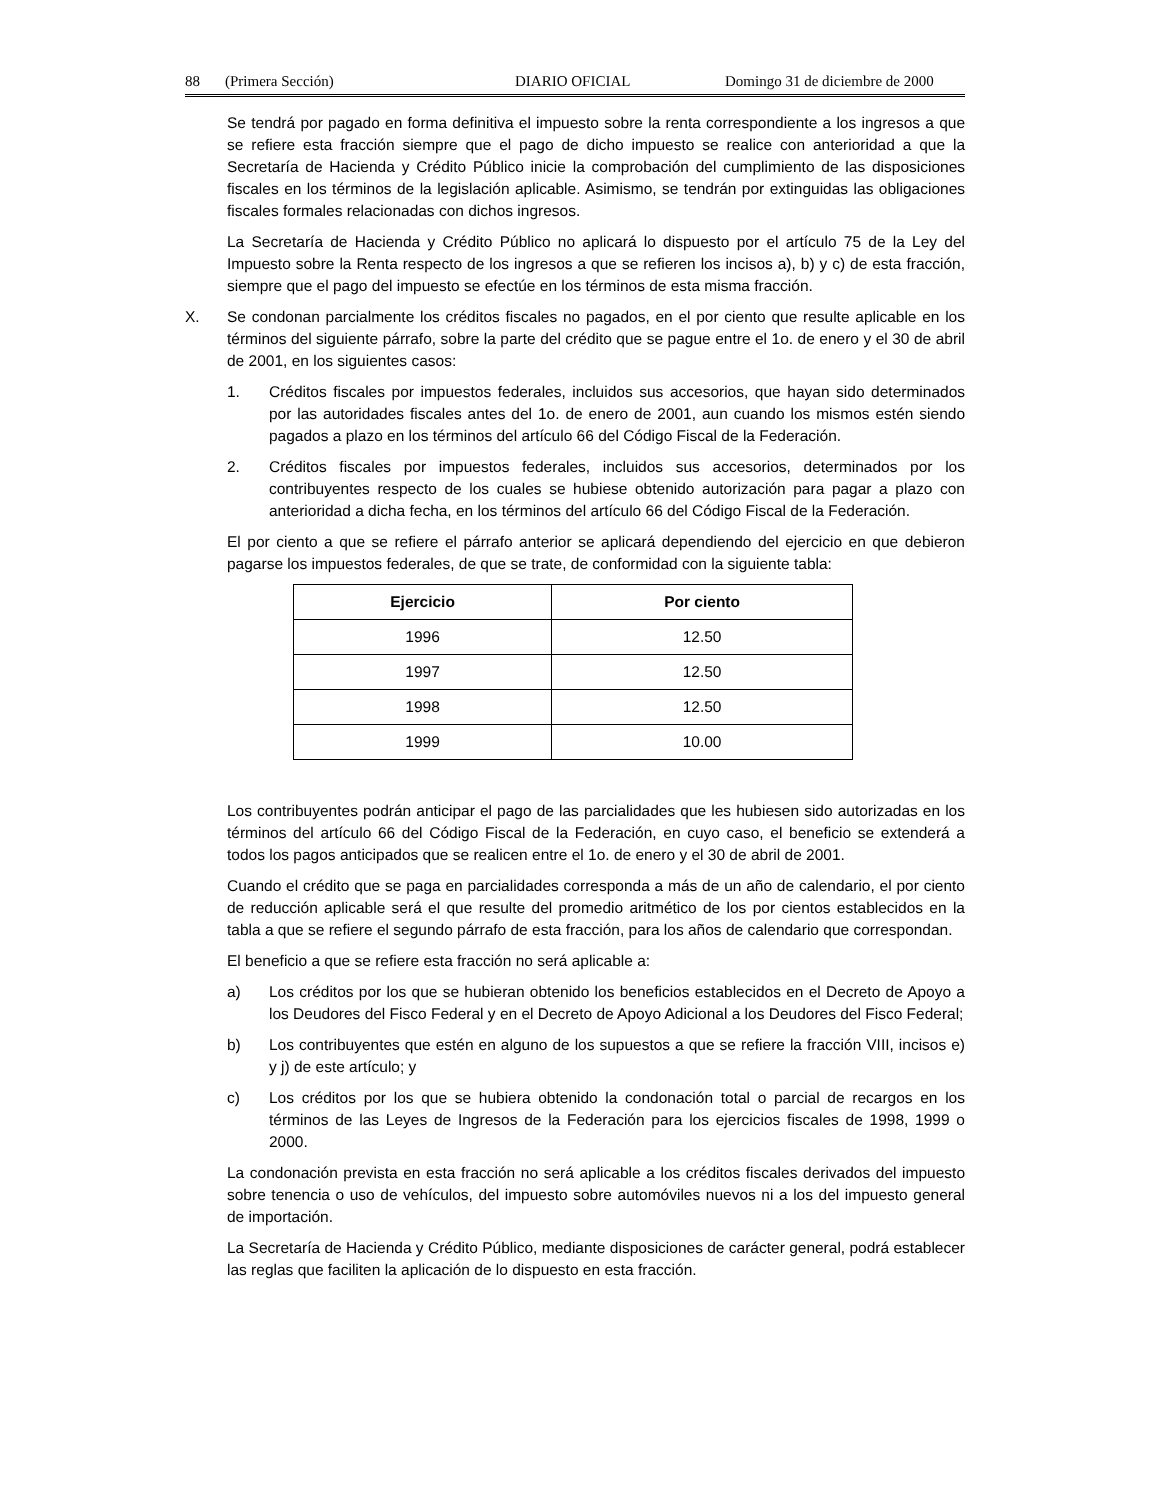88 (Primera Sección) DIARIO OFICIAL Domingo 31 de diciembre de 2000
Se tendrá por pagado en forma definitiva el impuesto sobre la renta correspondiente a los ingresos a que se refiere esta fracción siempre que el pago de dicho impuesto se realice con anterioridad a que la Secretaría de Hacienda y Crédito Público inicie la comprobación del cumplimiento de las disposiciones fiscales en los términos de la legislación aplicable. Asimismo, se tendrán por extinguidas las obligaciones fiscales formales relacionadas con dichos ingresos.
La Secretaría de Hacienda y Crédito Público no aplicará lo dispuesto por el artículo 75 de la Ley del Impuesto sobre la Renta respecto de los ingresos a que se refieren los incisos a), b) y c) de esta fracción, siempre que el pago del impuesto se efectúe en los términos de esta misma fracción.
X. Se condonan parcialmente los créditos fiscales no pagados, en el por ciento que resulte aplicable en los términos del siguiente párrafo, sobre la parte del crédito que se pague entre el 1o. de enero y el 30 de abril de 2001, en los siguientes casos:
1. Créditos fiscales por impuestos federales, incluidos sus accesorios, que hayan sido determinados por las autoridades fiscales antes del 1o. de enero de 2001, aun cuando los mismos estén siendo pagados a plazo en los términos del artículo 66 del Código Fiscal de la Federación.
2. Créditos fiscales por impuestos federales, incluidos sus accesorios, determinados por los contribuyentes respecto de los cuales se hubiese obtenido autorización para pagar a plazo con anterioridad a dicha fecha, en los términos del artículo 66 del Código Fiscal de la Federación.
El por ciento a que se refiere el párrafo anterior se aplicará dependiendo del ejercicio en que debieron pagarse los impuestos federales, de que se trate, de conformidad con la siguiente tabla:
| Ejercicio | Por ciento |
| --- | --- |
| 1996 | 12.50 |
| 1997 | 12.50 |
| 1998 | 12.50 |
| 1999 | 10.00 |
Los contribuyentes podrán anticipar el pago de las parcialidades que les hubiesen sido autorizadas en los términos del artículo 66 del Código Fiscal de la Federación, en cuyo caso, el beneficio se extenderá a todos los pagos anticipados que se realicen entre el 1o. de enero y el 30 de abril de 2001.
Cuando el crédito que se paga en parcialidades corresponda a más de un año de calendario, el por ciento de reducción aplicable será el que resulte del promedio aritmético de los por cientos establecidos en la tabla a que se refiere el segundo párrafo de esta fracción, para los años de calendario que correspondan.
El beneficio a que se refiere esta fracción no será aplicable a:
a) Los créditos por los que se hubieran obtenido los beneficios establecidos en el Decreto de Apoyo a los Deudores del Fisco Federal y en el Decreto de Apoyo Adicional a los Deudores del Fisco Federal;
b) Los contribuyentes que estén en alguno de los supuestos a que se refiere la fracción VIII, incisos e) y j) de este artículo; y
c) Los créditos por los que se hubiera obtenido la condonación total o parcial de recargos en los términos de las Leyes de Ingresos de la Federación para los ejercicios fiscales de 1998, 1999 o 2000.
La condonación prevista en esta fracción no será aplicable a los créditos fiscales derivados del impuesto sobre tenencia o uso de vehículos, del impuesto sobre automóviles nuevos ni a los del impuesto general de importación.
La Secretaría de Hacienda y Crédito Público, mediante disposiciones de carácter general, podrá establecer las reglas que faciliten la aplicación de lo dispuesto en esta fracción.